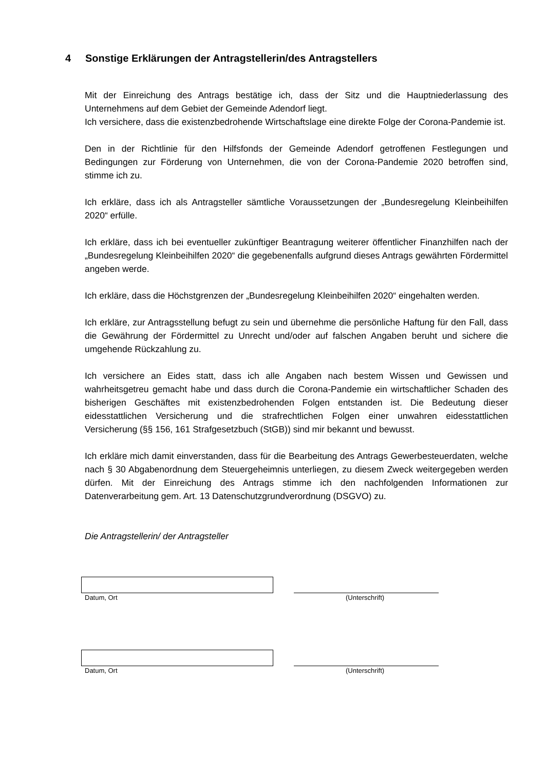4 Sonstige Erklärungen der Antragstellerin/des Antragstellers
Mit der Einreichung des Antrags bestätige ich, dass der Sitz und die Hauptniederlassung des Unternehmens auf dem Gebiet der Gemeinde Adendorf liegt.
Ich versichere, dass die existenzbedrohende Wirtschaftslage eine direkte Folge der Corona-Pandemie ist.
Den in der Richtlinie für den Hilfsfonds der Gemeinde Adendorf getroffenen Festlegungen und Bedingungen zur Förderung von Unternehmen, die von der Corona-Pandemie 2020 betroffen sind, stimme ich zu.
Ich erkläre, dass ich als Antragsteller sämtliche Voraussetzungen der „Bundesregelung Kleinbeihilfen 2020“ erfülle.
Ich erkläre, dass ich bei eventueller zukünftiger Beantragung weiterer öffentlicher Finanzhilfen nach der „Bundesregelung Kleinbeihilfen 2020“ die gegebenenfalls aufgrund dieses Antrags gewährten Fördermittel angeben werde.
Ich erkläre, dass die Höchstgrenzen der „Bundesregelung Kleinbeihilfen 2020“ eingehalten werden.
Ich erkläre, zur Antragsstellung befugt zu sein und übernehme die persönliche Haftung für den Fall, dass die Gewährung der Fördermittel zu Unrecht und/oder auf falschen Angaben beruht und sichere die umgehende Rückzahlung zu.
Ich versichere an Eides statt, dass ich alle Angaben nach bestem Wissen und Gewissen und wahrheitsgetreu gemacht habe und dass durch die Corona-Pandemie ein wirtschaftlicher Schaden des bisherigen Geschäftes mit existenzbedrohenden Folgen entstanden ist. Die Bedeutung dieser eidesstattlichen Versicherung und die strafrechtlichen Folgen einer unwahren eidesstattlichen Versicherung (§§ 156, 161 Strafgesetzbuch (StGB)) sind mir bekannt und bewusst.
Ich erkläre mich damit einverstanden, dass für die Bearbeitung des Antrags Gewerbesteuerdaten, welche nach § 30 Abgabenordnung dem Steuergeheimnis unterliegen, zu diesem Zweck weitergegeben werden dürfen. Mit der Einreichung des Antrags stimme ich den nachfolgenden Informationen zur Datenverarbeitung gem. Art. 13 Datenschutzgrundverordnung (DSGVO) zu.
Die Antragstellerin/ der Antragsteller
Datum, Ort (Unterschrift)
Datum, Ort (Unterschrift)